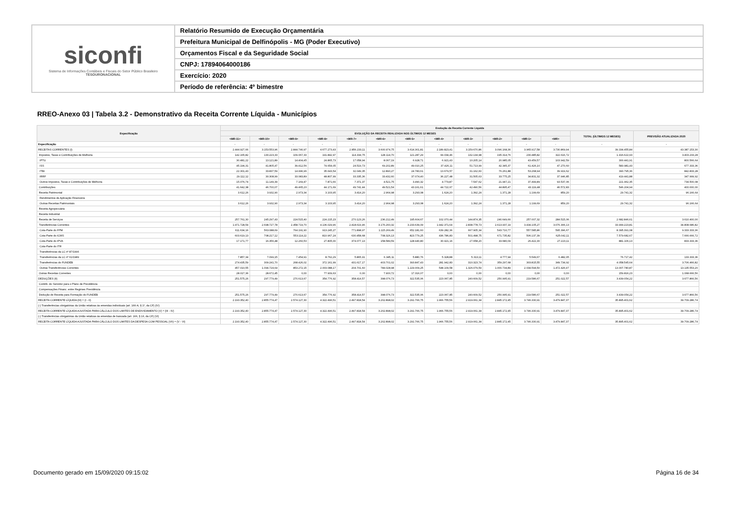siconfi
Sistema de Informações Contábeis e Fiscais do Setor Público Brasileiro
TESOURONACIONAL
Relatório Resumido de Execução Orçamentária
Prefeitura Municipal de Delfinópolis - MG (Poder Executivo)
Orçamentos Fiscal e da Seguridade Social
CNPJ: 17894064000186
Exercício: 2020
Período de referência: 4º bimestre
RREO-Anexo 03 | Tabela 3.2 - Demonstrativo da Receita Corrente Líquida - Municípios
| Especificação | Evolução da Receita Corrente Líquida | | | | | | | | | | | | | |
| --- | --- | --- | --- | --- | --- | --- | --- | --- | --- | --- | --- | --- | --- | --- |
| | EVOLUÇÃO DA RECEITA REALIZADA NOS ÚLTIMOS 12 MESES | | | | | | | | | | | | TOTAL (ÚLTIMOS 12 MESES) | PREVISÃO ATUALIZADA 2020 |
| | <MR-11> | <MR-10> | <MR-9> | <MR-8> | <MR-7> | <MR-6> | <MR-5> | <MR-4> | <MR-3> | <MR-2> | <MR-1> | <MR> | | |
| Especificação | - | - | - | - | - | - | - | - | - | - | - | - | - | - |
| RECEITAS CORRENTES (I) | 2.444.927,66 | 3.153.553,96 | 2.844.740,97 | 4.677.273,43 | 2.856.233,11 | 3.600.974,75 | 3.614.301,81 | 2.189.823,41 | 3.159.670,86 | 3.096.168,36 | 3.965.917,58 | 3.730.869,94 | 39.334.455,84 | 43.387.153,30 |
| Impostos, Taxas e Contribuições de Melhoria | 142.165,82 | 130.223,33 | 109.067,33 | 191.842,97 | 114.334,75 | 128.114,70 | 121.287,29 | 99.034,46 | 132.134,98 | 195.314,76 | 230.485,82 | 322.616,72 | 1.916.622,93 | 3.403.233,28 |
| IPTU | 30.481,22 | 13.121,89 | 14.404,45 | 24.865,73 | 17.058,94 | 8.067,19 | 6.928,71 | 6.921,43 | 10.205,14 | 20.985,05 | 43.459,57 | 103.942,59 | 300.441,91 | 800.566,64 |
| ISS | 45.194,31 | 41.805,47 | 39.412,56 | 74.654,05 | 24.519,73 | 69.202,89 | 49.010,25 | 37.426,11 | 51.713,99 | 42.345,37 | 61.426,10 | 47.270,60 | 583.981,43 | 677.333,36 |
| ITBI | 22.301,43 | 33.837,59 | 14.996,96 | 35.643,54 | 32.049,35 | 12.890,27 | 24.783,61 | 13.679,57 | 31.162,60 | 76.261,88 | 53.268,94 | 39.919,62 | 390.795,36 | 842.833,28 |
| IRRF | 29.112,12 | 30.308,99 | 33.083,89 | 48.807,99 | 33.335,36 | 33.432,60 | 37.074,40 | 36.227,48 | 31.505,63 | 33.775,25 | 34.831,32 | 37.946,85 | 419.441,88 | 347.999,92 |
| Outros Impostos, Taxas e Contribuições de Melhoria | 15.076,74 | 11.149,39 | 7.169,47 | 7.871,66 | 7.371,37 | 4.521,75 | 3.490,32 | 4.779,87 | 7.547,62 | 21.947,21 | 37.499,89 | 93.537,06 | 221.962,35 | 734.500,08 |
| Contribuições | 41.642,38 | 46.700,07 | 49.465,20 | 44.171,69 | 49.741,44 | 49.521,54 | 43.161,61 | 44.722,67 | 42.490,56 | 44.895,47 | 43.119,48 | 46.572,83 | 546.204,94 | 400.000,00 |
| Receita Patrimonial | 3.612,26 | 3.932,90 | 2.973,34 | 3.103,95 | 3.414,20 | 2.964,98 | 3.293,08 | 1.624,20 | 1.392,24 | 1.371,28 | 1.199,69 | 859,20 | 29.741,32 | 96.166,64 |
| Rendimentos de Aplicação Financeira | | | | | | | | | | | | | | |
| Outras Receitas Patrimoniais | 3.612,26 | 3.932,90 | 2.973,34 | 3.103,95 | 3.414,20 | 2.964,98 | 3.293,08 | 1.624,20 | 1.392,24 | 1.371,28 | 1.199,69 | 859,20 | 29.741,32 | 96.166,64 |
| Receita Agropecuária | | | | | | | | | | | | | | |
| Receita Industrial | | | | | | | | | | | | | | |
| Receita de Serviços | 257.761,30 | 245.297,43 | 224.515,40 | 224.215,23 | 270.123,26 | 236.212,49 | 195.604,67 | 102.070,44 | 144.874,35 | 240.649,66 | 257.007,32 | 284.515,06 | 2.682.846,61 | 3.610.400,00 |
| Transferências Correntes | 1.971.728,54 | 2.698.727,78 | 2.458.719,70 | 4.136.029,96 | 2.418.619,46 | 3.176.260,32 | 3.233.639,09 | 1.942.371,64 | 2.838.778,73 | 2.613.937,19 | 3.434.105,27 | 3.076.306,13 | 33.999.223,81 | 34.808.686,82 |
| Cota-Parte do FPM | 611.634,16 | 563.088,69 | 764.191,90 | 913.245,27 | 771.898,97 | 1.115.269,49 | 652.181,60 | 639.282,36 | 667.905,34 | 543.710,77 | 557.585,86 | 595.396,67 | 8.395.391,08 | 9.333.333,36 |
| Cota-Parte do ICMS | 603.619,13 | 708.217,12 | 553.114,22 | 810.967,24 | 630.458,68 | 708.326,13 | 823.779,25 | 436.786,83 | 501.498,75 | 671.735,82 | 506.137,39 | 625.042,11 | 7.579.682,67 | 7.666.666,72 |
| Cota-Parte do IPVA | 17.171,77 | 16.356,48 | 12.260,50 | 27.805,00 | 374.077,13 | 158.589,59 | 128.940,80 | 30.921,16 | 27.658,20 | 33.680,09 | 26.422,30 | 27.223,11 | 881.106,13 | 833.333,36 |
| Cota-Parte do ITR | | | | | | | | | | | | | | |
| Transferências da LC nº 87/1996 | | | | | | | | | | | | | | |
| Transferências da LC nº 61/1989 | 7.857,34 | 7.099,15 | 7.454,91 | 8.762,29 | 5.865,91 | 6.345,11 | 5.880,76 | 5.328,88 | 5.313,11 | 4.777,94 | 5.549,67 | 6.482,35 | 76.717,42 | 133.333,36 |
| Transferências do FUNDEB | 274.435,59 | 309.241,70 | 268.426,02 | 372.161,99 | 431.617,17 | 403.701,02 | 393.847,43 | 281.942,83 | 310.323,74 | 359.297,68 | 303.815,55 | 349.734,92 | 4.058.545,64 | 3.706.466,82 |
| Outras Transferências Correntes | 457.010,55 | 1.094.724,64 | 853.272,15 | 2.003.088,17 | 204.701,60 | 784.028,98 | 1.229.009,25 | 548.109,58 | 1.326.079,59 | 1.000.734,89 | 2.034.594,50 | 1.472.426,97 | 13.007.780,87 | 13.135.553,20 |
| Outras Receitas Correntes | 28.017,36 | 28.672,45 | 0,00 | 77.909,63 | 0,00 | 7.900,72 | 17.316,07 | 0,00 | 0,00 | 0,00 | 0,00 | 0,00 | 159.816,23 | 1.068.666,56 |
| DEDUÇÕES (II) | 251.575,26 | 297.779,49 | 270.613,67 | 354.776,92 | 358.414,57 | 398.076,73 | 322.535,06 | 223.067,85 | 240.609,52 | 250.995,91 | 219.586,67 | 251.022,57 | 3.439.054,22 | 3.677.866,56 |
| Contrib. do Servidor para o Plano de Previdência | | | | | | | | | | | | | | |
| Compensações Financ. entre Regimes Previdência | | | | | | | | | | | | | | |
| Dedução de Receita para Formação do FUNDEB | 251.575,26 | 297.779,49 | 270.613,67 | 354.776,92 | 358.414,57 | 398.076,73 | 322.535,06 | 223.067,85 | 240.609,52 | 250.995,91 | 219.586,67 | 251.022,57 | 3.439.054,22 | 3.677.866,56 |
| RECEITA CORRENTE LÍQUIDA (III) = (I - II) | 2.193.352,40 | 2.855.774,47 | 2.574.127,30 | 4.322.496,51 | 2.497.818,54 | 3.202.898,02 | 3.291.766,75 | 1.966.755,56 | 2.919.061,34 | 2.845.172,45 | 3.746.330,91 | 3.479.847,37 | 35.895.401,62 | 39.709.286,74 |
| (-) Transferências obrigatórias da União relativas às emendas individuais (art. 166-A, § 1º, da CF) (IV) | | | | | | | | | | | | | | |
| RECEITA CORRENTE LÍQUIDA AJUSTADA PARA CÁLCULO DOS LIMITES DE ENDIVIDAMENTO (V) = (III - IV) | 2.193.352,40 | 2.855.774,47 | 2.574.127,30 | 4.322.496,51 | 2.497.818,54 | 3.202.898,02 | 3.291.766,75 | 1.966.755,56 | 2.919.061,34 | 2.845.172,45 | 3.746.330,91 | 3.479.847,37 | 35.895.401,62 | 39.709.286,74 |
| (-) Transferências obrigatórias da União relativas às emendas de bancada (art. 166, § 16, da CF) (VI) | | | | | | | | | | | | | | |
| RECEITA CORRENTE LÍQUIDA AJUSTADA PARA CÁLCULO DOS LIMITES DA DESPESA COM PESSOAL (VII) = (V - VI) | 2.193.352,40 | 2.855.774,47 | 2.574.127,30 | 4.322.496,51 | 2.497.818,54 | 3.202.898,02 | 3.291.766,75 | 1.966.755,56 | 2.919.061,34 | 2.845.172,45 | 3.746.330,91 | 3.479.847,37 | 35.895.401,62 | 39.709.286,74 |
Documento gerado em 15/09/2020 09:15:02
Página 16 de 34